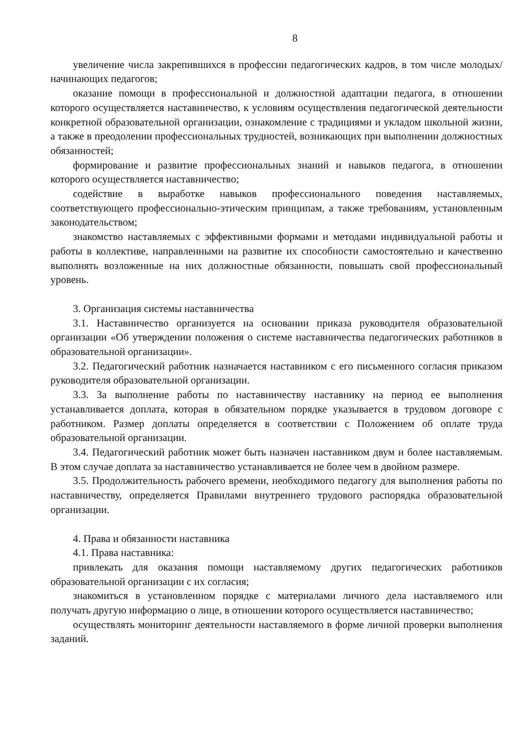8
увеличение числа закрепившихся в профессии педагогических кадров, в том числе молодых/начинающих педагогов;
оказание помощи в профессиональной и должностной адаптации педагога, в отношении которого осуществляется наставничество, к условиям осуществления педагогической деятельности конкретной образовательной организации, ознакомление с традициями и укладом школьной жизни, а также в преодолении профессиональных трудностей, возникающих при выполнении должностных обязанностей;
формирование и развитие профессиональных знаний и навыков педагога, в отношении которого осуществляется наставничество;
содействие в выработке навыков профессионального поведения наставляемых, соответствующего профессионально-этическим принципам, а также требованиям, установленным законодательством;
знакомство наставляемых с эффективными формами и методами индивидуальной работы и работы в коллективе, направленными на развитие их способности самостоятельно и качественно выполнять возложенные на них должностные обязанности, повышать свой профессиональный уровень.
3. Организация системы наставничества
3.1. Наставничество организуется на основании приказа руководителя образовательной организации «Об утверждении положения о системе наставничества педагогических работников в образовательной организации».
3.2. Педагогический работник назначается наставником с его письменного согласия приказом руководителя образовательной организации.
3.3. За выполнение работы по наставничеству наставнику на период ее выполнения устанавливается доплата, которая в обязательном порядке указывается в трудовом договоре с работником. Размер доплаты определяется в соответствии с Положением об оплате труда образовательной организации.
3.4. Педагогический работник может быть назначен наставником двум и более наставляемым. В этом случае доплата за наставничество устанавливается не более чем в двойном размере.
3.5. Продолжительность рабочего времени, необходимого педагогу для выполнения работы по наставничеству, определяется Правилами внутреннего трудового распорядка образовательной организации.
4. Права и обязанности наставника
4.1. Права наставника:
привлекать для оказания помощи наставляемому других педагогических работников образовательной организации с их согласия;
знакомиться в установленном порядке с материалами личного дела наставляемого или получать другую информацию о лице, в отношении которого осуществляется наставничество;
осуществлять мониторинг деятельности наставляемого в форме личной проверки выполнения заданий.